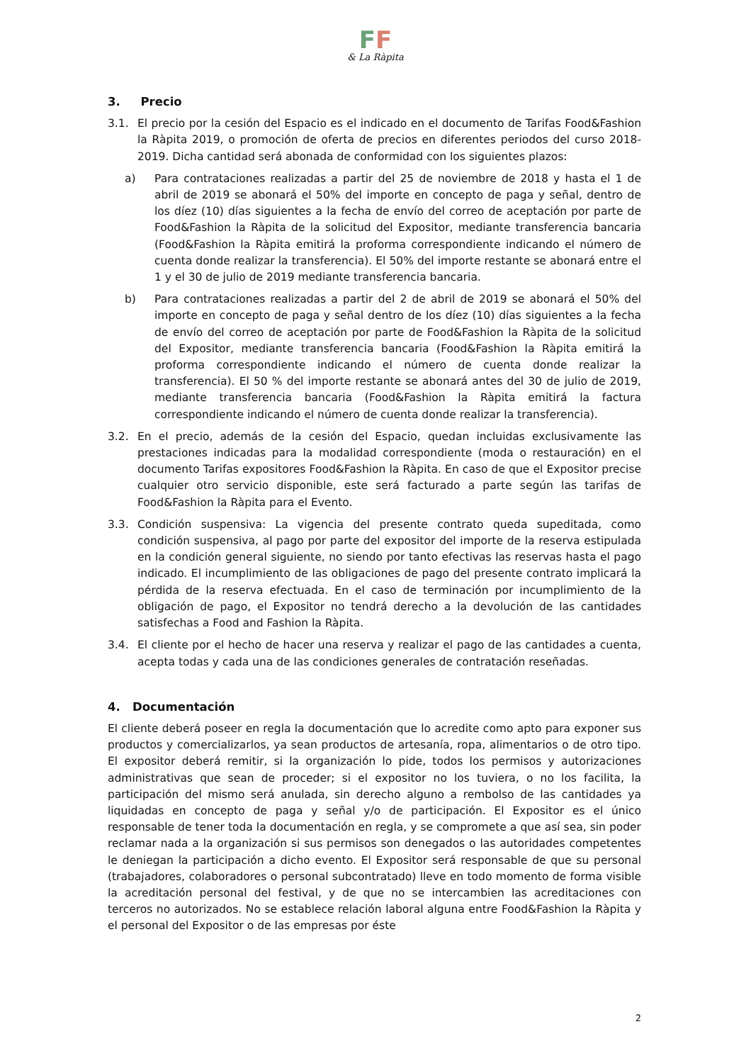FF
& La Ràpita
3. Precio
3.1. El precio por la cesión del Espacio es el indicado en el documento de Tarifas Food&Fashion la Ràpita 2019, o promoción de oferta de precios en diferentes periodos del curso 2018-2019. Dicha cantidad será abonada de conformidad con los siguientes plazos:
a) Para contrataciones realizadas a partir del 25 de noviembre de 2018 y hasta el 1 de abril de 2019 se abonará el 50% del importe en concepto de paga y señal, dentro de los díez (10) días siguientes a la fecha de envío del correo de aceptación por parte de Food&Fashion la Ràpita de la solicitud del Expositor, mediante transferencia bancaria (Food&Fashion la Ràpita emitirá la proforma correspondiente indicando el número de cuenta donde realizar la transferencia). El 50% del importe restante se abonará entre el 1 y el 30 de julio de 2019 mediante transferencia bancaria.
b) Para contrataciones realizadas a partir del 2 de abril de 2019 se abonará el 50% del importe en concepto de paga y señal dentro de los díez (10) días siguientes a la fecha de envío del correo de aceptación por parte de Food&Fashion la Ràpita de la solicitud del Expositor, mediante transferencia bancaria (Food&Fashion la Ràpita emitirá la proforma correspondiente indicando el número de cuenta donde realizar la transferencia). El 50 % del importe restante se abonará antes del 30 de julio de 2019, mediante transferencia bancaria (Food&Fashion la Ràpita emitirá la factura correspondiente indicando el número de cuenta donde realizar la transferencia).
3.2. En el precio, además de la cesión del Espacio, quedan incluidas exclusivamente las prestaciones indicadas para la modalidad correspondiente (moda o restauración) en el documento Tarifas expositores Food&Fashion la Ràpita. En caso de que el Expositor precise cualquier otro servicio disponible, este será facturado a parte según las tarifas de Food&Fashion la Ràpita para el Evento.
3.3. Condición suspensiva: La vigencia del presente contrato queda supeditada, como condición suspensiva, al pago por parte del expositor del importe de la reserva estipulada en la condición general siguiente, no siendo por tanto efectivas las reservas hasta el pago indicado. El incumplimiento de las obligaciones de pago del presente contrato implicará la pérdida de la reserva efectuada. En el caso de terminación por incumplimiento de la obligación de pago, el Expositor no tendrá derecho a la devolución de las cantidades satisfechas a Food and Fashion la Ràpita.
3.4. El cliente por el hecho de hacer una reserva y realizar el pago de las cantidades a cuenta, acepta todas y cada una de las condiciones generales de contratación reseñadas.
4. Documentación
El cliente deberá poseer en regla la documentación que lo acredite como apto para exponer sus productos y comercializarlos, ya sean productos de artesanía, ropa, alimentarios o de otro tipo. El expositor deberá remitir, si la organización lo pide, todos los permisos y autorizaciones administrativas que sean de proceder; si el expositor no los tuviera, o no los facilita, la participación del mismo será anulada, sin derecho alguno a rembolso de las cantidades ya liquidadas en concepto de paga y señal y/o de participación. El Expositor es el único responsable de tener toda la documentación en regla, y se compromete a que así sea, sin poder reclamar nada a la organización si sus permisos son denegados o las autoridades competentes le deniegan la participación a dicho evento. El Expositor será responsable de que su personal (trabajadores, colaboradores o personal subcontratado) lleve en todo momento de forma visible la acreditación personal del festival, y de que no se intercambien las acreditaciones con terceros no autorizados. No se establece relación laboral alguna entre Food&Fashion la Ràpita y el personal del Expositor o de las empresas por éste
2